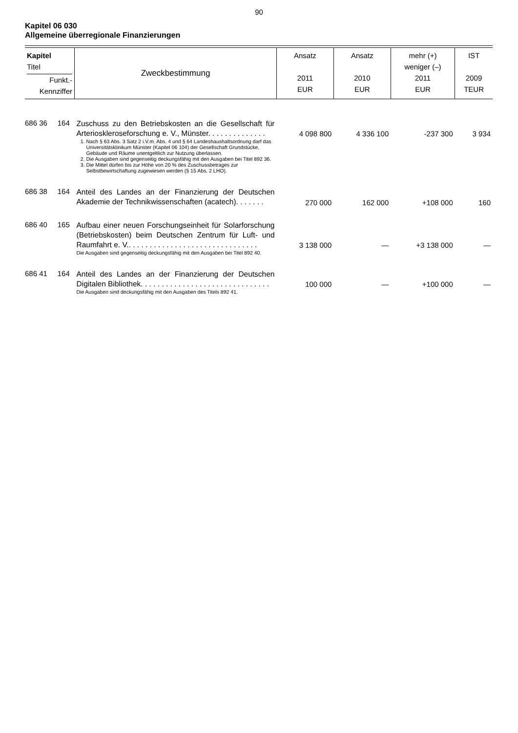90
Kapitel 06 030
Allgemeine überregionale Finanzierungen
| Kapitel Titel Funkt.- Kennziffer | Zweckbestimmung | Ansatz 2011 EUR | Ansatz 2010 EUR | mehr (+) weniger (–) 2011 EUR | IST 2009 TEUR |
| --- | --- | --- | --- | --- | --- |
| 686 36 164 | Zuschuss zu den Betriebskosten an die Gesellschaft für Arteriosklerosefor­schung e. V., Münster. . . . . . . . . . . . . . 1. Nach § 63 Abs. 3 Satz 2 i.V.m. Abs. 4 und § 64 Landeshaushalts­ordnung darf das Universitätsklinikum Münster (Kapitel 06 104) der Gesellschaft Grundstücke, Gebäude und Räume unentgeltlich zur Nutzung überlassen. 2. Die Ausgaben sind gegenseitig deckungsfähig mit den Ausgaben bei Titel 892 36. 3. Die Mittel dürfen bis zur Höhe von 20 % des Zuschussbetrages zur Selbstbewirtschaftung zugewiesen werden (§ 15 Abs. 2 LHO). | 4 098 800 | 4 336 100 | -237 300 | 3 934 |
| 686 38 164 | Anteil des Landes an der Finanzierung der Deutschen Akademie der Technikwissenschaften (acatech). . . . . . . | 270 000 | 162 000 | +108 000 | 160 |
| 686 40 165 | Aufbau einer neuen Forschungseinheit für Solarforschung (Betriebskosten) beim Deutschen Zentrum für Luft- und Raumfahrt e. V.. . . . . . . . . . . . . . . . . . . . . . . . . . . . . . . Die Ausgaben sind gegenseitig deckungsfähig mit den Ausgaben bei Titel 892 40. | 3 138 000 | — | +3 138 000 | — |
| 686 41 164 | Anteil des Landes an der Finanzierung der Deutschen Digitalen Bibliothek. . . . . . . . . . . . . . . . . . . . . . . . . . . . . . . Die Ausgaben sind deckungsfähig mit den Ausgaben des Titels 892 41. | 100 000 | — | +100 000 | — |